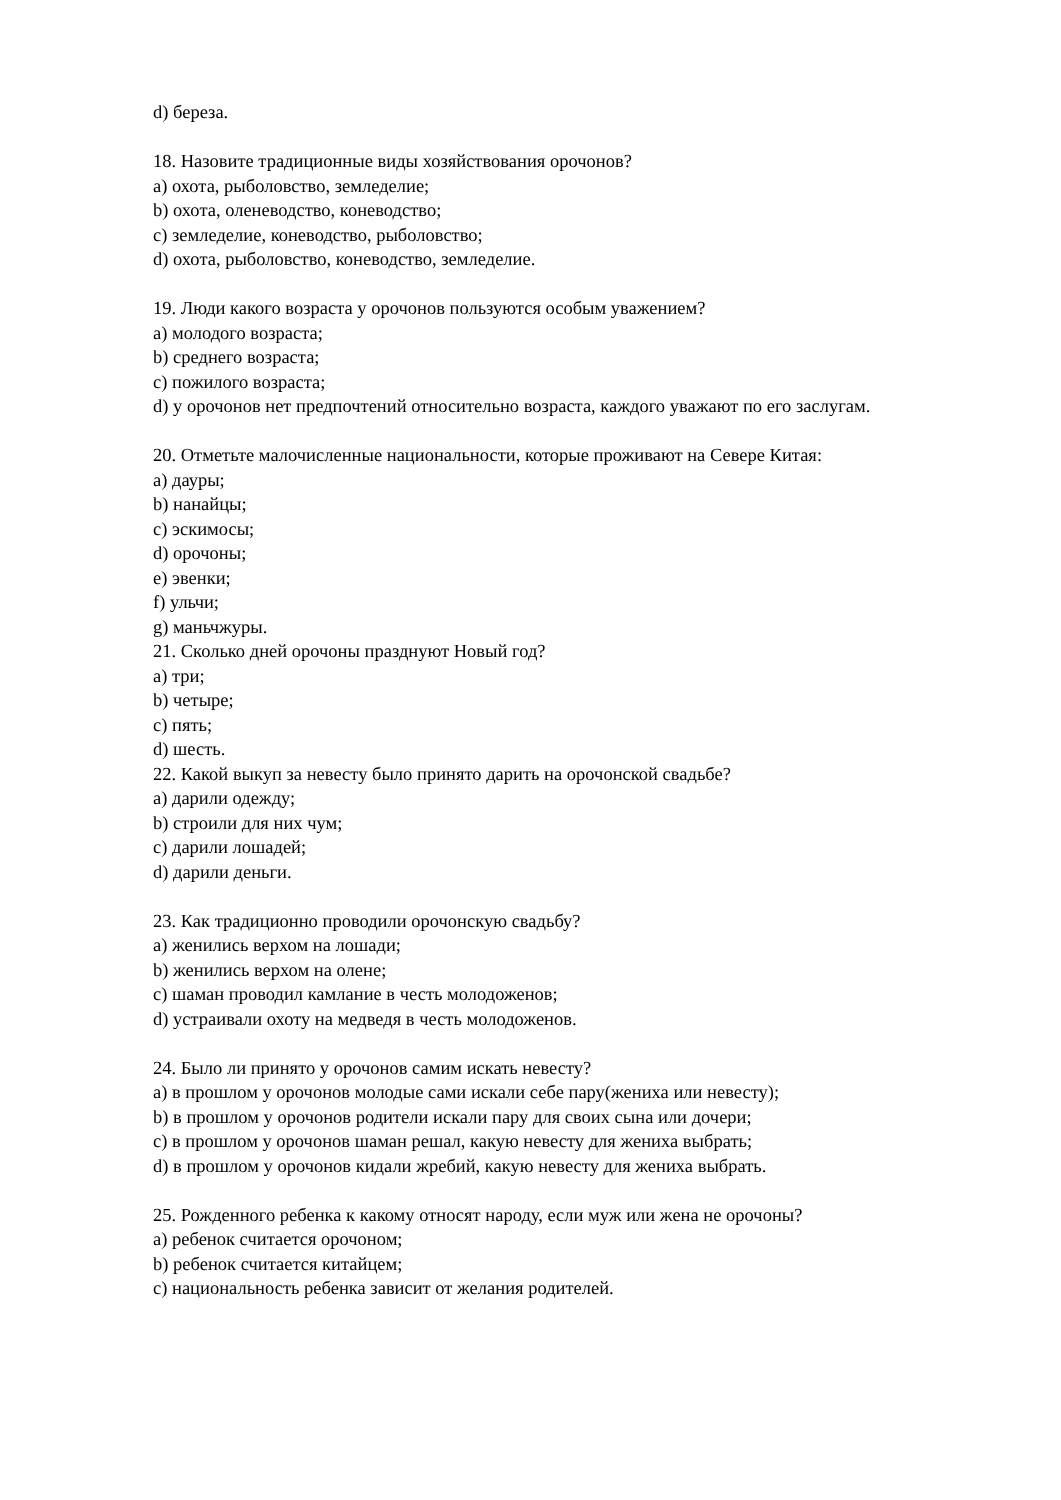d) береза.
18. Назовите традиционные виды хозяйствования орочонов?
a) охота, рыболовство, земледелие;
b) охота, оленеводство, коневодство;
c) земледелие, коневодство, рыболовство;
d) охота, рыболовство, коневодство, земледелие.
19. Люди какого возраста у орочонов пользуются особым уважением?
a) молодого возраста;
b) среднего возраста;
c) пожилого возраста;
d) у орочонов нет предпочтений относительно возраста, каждого уважают по его заслугам.
20. Отметьте малочисленные национальности, которые проживают на Севере Китая:
a) дауры;
b) нанайцы;
c) эскимосы;
d) орочоны;
e) эвенки;
f) ульчи;
g) маньчжуры.
21. Сколько дней орочоны празднуют Новый год?
a) три;
b) четыре;
c) пять;
d) шесть.
22. Какой выкуп за невесту было принято дарить на орочонской свадьбе?
a) дарили одежду;
b) строили для них чум;
c) дарили лошадей;
d) дарили деньги.
23. Как традиционно проводили орочонскую свадьбу?
a) женились верхом на лошади;
b) женились верхом на олене;
c) шаман проводил камлание в честь молодоженов;
d) устраивали охоту на медведя в честь молодоженов.
24. Было ли принято у орочонов самим искать невесту?
a) в прошлом у орочонов молодые сами искали себе пару(жениха или невесту);
b) в прошлом у орочонов родители искали пару для своих сына или дочери;
c) в прошлом у орочонов шаман решал, какую невесту для жениха выбрать;
d) в прошлом у орочонов кидали жребий, какую невесту для жениха выбрать.
25. Рожденного ребенка к какому относят народу, если муж или жена не орочоны?
a) ребенок считается орочоном;
b) ребенок считается китайцем;
c) национальность ребенка зависит от желания родителей.